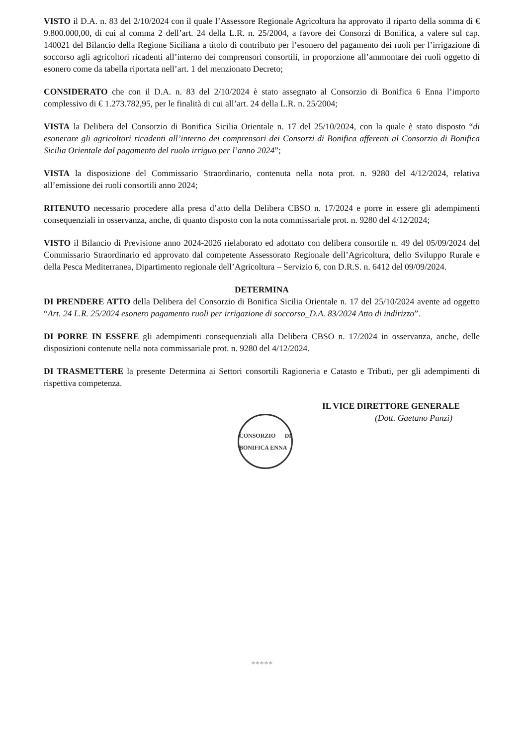VISTO il D.A. n. 83 del 2/10/2024 con il quale l’Assessore Regionale Agricoltura ha approvato il riparto della somma di € 9.800.000,00, di cui al comma 2 dell’art. 24 della L.R. n. 25/2004, a favore dei Consorzi di Bonifica, a valere sul cap. 140021 del Bilancio della Regione Siciliana a titolo di contributo per l’esonero del pagamento dei ruoli per l’irrigazione di soccorso agli agricoltori ricadenti all’interno dei comprensori consortili, in proporzione all’ammontare dei ruoli oggetto di esonero come da tabella riportata nell’art. 1 del menzionato Decreto;
CONSIDERATO che con il D.A. n. 83 del 2/10/2024 è stato assegnato al Consorzio di Bonifica 6 Enna l’importo complessivo di € 1.273.782,95, per le finalità di cui all’art. 24 della L.R. n. 25/2004;
VISTA la Delibera del Consorzio di Bonifica Sicilia Orientale n. 17 del 25/10/2024, con la quale è stato disposto “di esonerare gli agricoltori ricadenti all’interno dei comprensori dei Consorzi di Bonifica afferenti al Consorzio di Bonifica Sicilia Orientale dal pagamento del ruolo irriguo per l’anno 2024”;
VISTA la disposizione del Commissario Straordinario, contenuta nella nota prot. n. 9280 del 4/12/2024, relativa all’emissione dei ruoli consortili anno 2024;
RITENUTO necessario procedere alla presa d’atto della Delibera CBSO n. 17/2024 e porre in essere gli adempimenti consequenziali in osservanza, anche, di quanto disposto con la nota commissariale prot. n. 9280 del 4/12/2024;
VISTO il Bilancio di Previsione anno 2024-2026 rielaborato ed adottato con delibera consortile n. 49 del 05/09/2024 del Commissario Straordinario ed approvato dal competente Assessorato Regionale dell’Agricoltura, dello Sviluppo Rurale e della Pesca Mediterranea, Dipartimento regionale dell’Agricoltura – Servizio 6, con D.R.S. n. 6412 del 09/09/2024.
DETERMINA
DI PRENDERE ATTO della Delibera del Consorzio di Bonifica Sicilia Orientale n. 17 del 25/10/2024 avente ad oggetto “Art. 24 L.R. 25/2024 esonero pagamento ruoli per irrigazione di soccorso_D.A. 83/2024 Atto di indirizzo”.
DI PORRE IN ESSERE gli adempimenti consequenziali alla Delibera CBSO n. 17/2024 in osservanza, anche, delle disposizioni contenute nella nota commissariale prot. n. 9280 del 4/12/2024.
DI TRASMETTERE la presente Determina ai Settori consortili Ragioneria e Catasto e Tributi, per gli adempimenti di rispettiva competenza.
IL VICE DIRETTORE GENERALE
(Dott. Gaetano Punzi)
CONSORZIO DI BONIFICA ENNA
*****